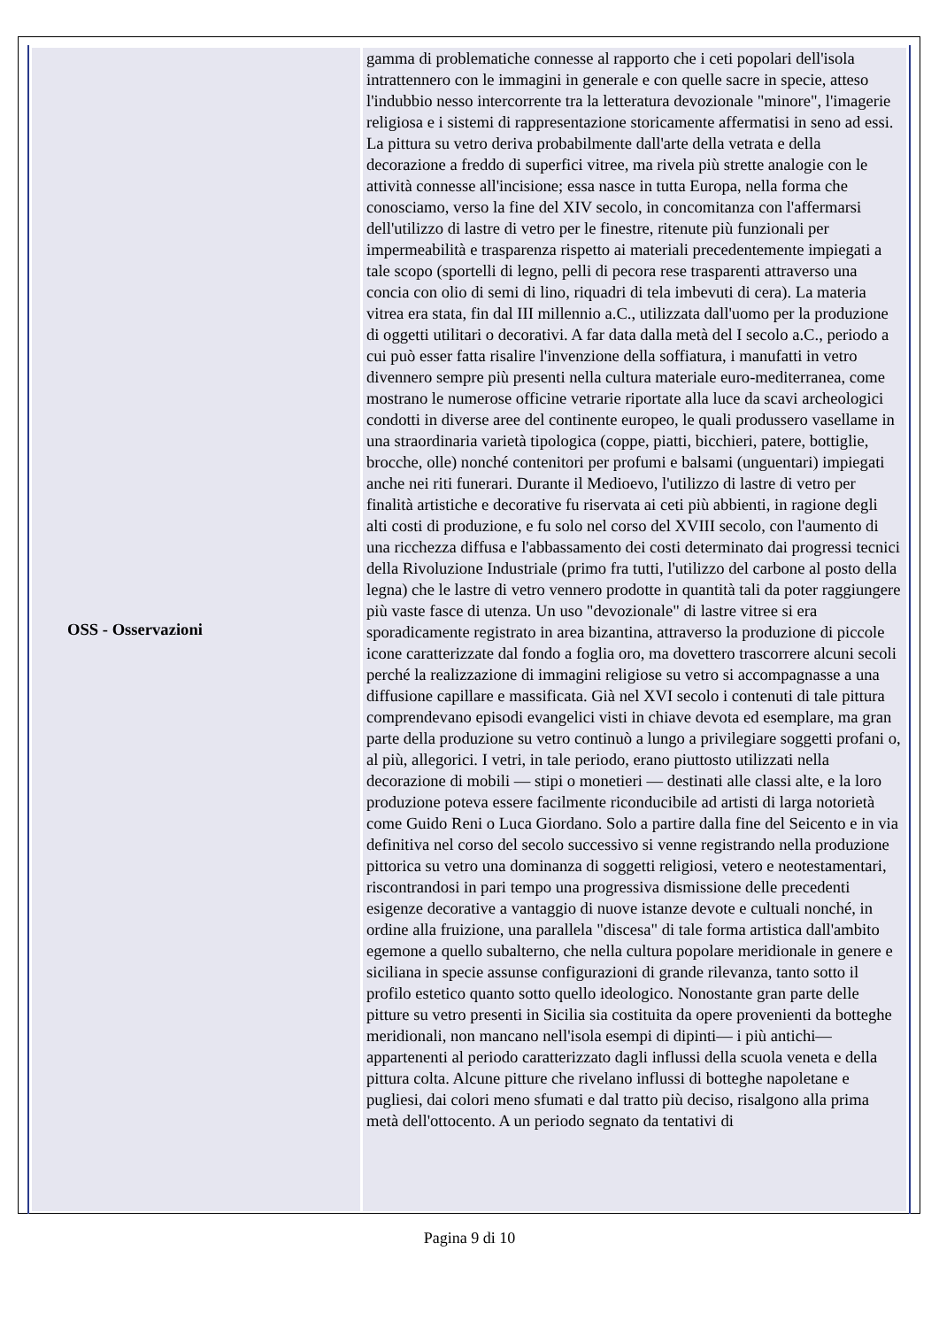| OSS - Osservazioni | gamma di problematiche connesse al rapporto che i ceti popolari dell'isola intrattennero con le immagini in generale e con quelle sacre in specie, atteso l'indubbio nesso intercorrente tra la letteratura devozionale "minore", l'imagerie religiosa e i sistemi di rappresentazione storicamente affermatisi in seno ad essi. La pittura su vetro deriva probabilmente dall'arte della vetrata e della decorazione a freddo di superfici vitree, ma rivela più strette analogie con le attività connesse all'incisione; essa nasce in tutta Europa, nella forma che conosciamo, verso la fine del XIV secolo, in concomitanza con l'affermarsi dell'utilizzo di lastre di vetro per le finestre, ritenute più funzionali per impermeabilità e trasparenza rispetto ai materiali precedentemente impiegati a tale scopo (sportelli di legno, pelli di pecora rese trasparenti attraverso una concia con olio di semi di lino, riquadri di tela imbevuti di cera). La materia vitrea era stata, fin dal III millennio a.C., utilizzata dall'uomo per la produzione di oggetti utilitari o decorativi. A far data dalla metà del I secolo a.C., periodo a cui può esser fatta risalire l'invenzione della soffiatura, i manufatti in vetro divennero sempre più presenti nella cultura materiale euro-mediterranea, come mostrano le numerose officine vetrarie riportate alla luce da scavi archeologici condotti in diverse aree del continente europeo, le quali produssero vasellame in una straordinaria varietà tipologica (coppe, piatti, bicchieri, patere, bottiglie, brocche, olle) nonché contenitori per profumi e balsami (unguentari) impiegati anche nei riti funerari. Durante il Medioevo, l'utilizzo di lastre di vetro per finalità artistiche e decorative fu riservata ai ceti più abbienti, in ragione degli alti costi di produzione, e fu solo nel corso del XVIII secolo, con l'aumento di una ricchezza diffusa e l'abbassamento dei costi determinato dai progressi tecnici della Rivoluzione Industriale (primo fra tutti, l'utilizzo del carbone al posto della legna) che le lastre di vetro vennero prodotte in quantità tali da poter raggiungere più vaste fasce di utenza. Un uso "devozionale" di lastre vitree si era sporadicamente registrato in area bizantina, attraverso la produzione di piccole icone caratterizzate dal fondo a foglia oro, ma dovettero trascorrere alcuni secoli perché la realizzazione di immagini religiose su vetro si accompagnasse a una diffusione capillare e massificata. Già nel XVI secolo i contenuti di tale pittura comprendevano episodi evangelici visti in chiave devota ed esemplare, ma gran parte della produzione su vetro continuò a lungo a privilegiare soggetti profani o, al più, allegorici. I vetri, in tale periodo, erano piuttosto utilizzati nella decorazione di mobili — stipi o monetieri — destinati alle classi alte, e la loro produzione poteva essere facilmente riconducibile ad artisti di larga notorietà come Guido Reni o Luca Giordano. Solo a partire dalla fine del Seicento e in via definitiva nel corso del secolo successivo si venne registrando nella produzione pittorica su vetro una dominanza di soggetti religiosi, vetero e neotestamentari, riscontrandosi in pari tempo una progressiva dismissione delle precedenti esigenze decorative a vantaggio di nuove istanze devote e cultuali nonché, in ordine alla fruizione, una parallela "discesa" di tale forma artistica dall'ambito egemone a quello subalterno, che nella cultura popolare meridionale in genere e siciliana in specie assunse configurazioni di grande rilevanza, tanto sotto il profilo estetico quanto sotto quello ideologico. Nonostante gran parte delle pitture su vetro presenti in Sicilia sia costituita da opere provenienti da botteghe meridionali, non mancano nell'isola esempi di dipinti— i più antichi—appartenenti al periodo caratterizzato dagli influssi della scuola veneta e della pittura colta. Alcune pitture che rivelano influssi di botteghe napoletane e pugliesi, dai colori meno sfumati e dal tratto più deciso, risalgono alla prima metà dell'ottocento. A un periodo segnato da tentativi di |
Pagina 9 di 10